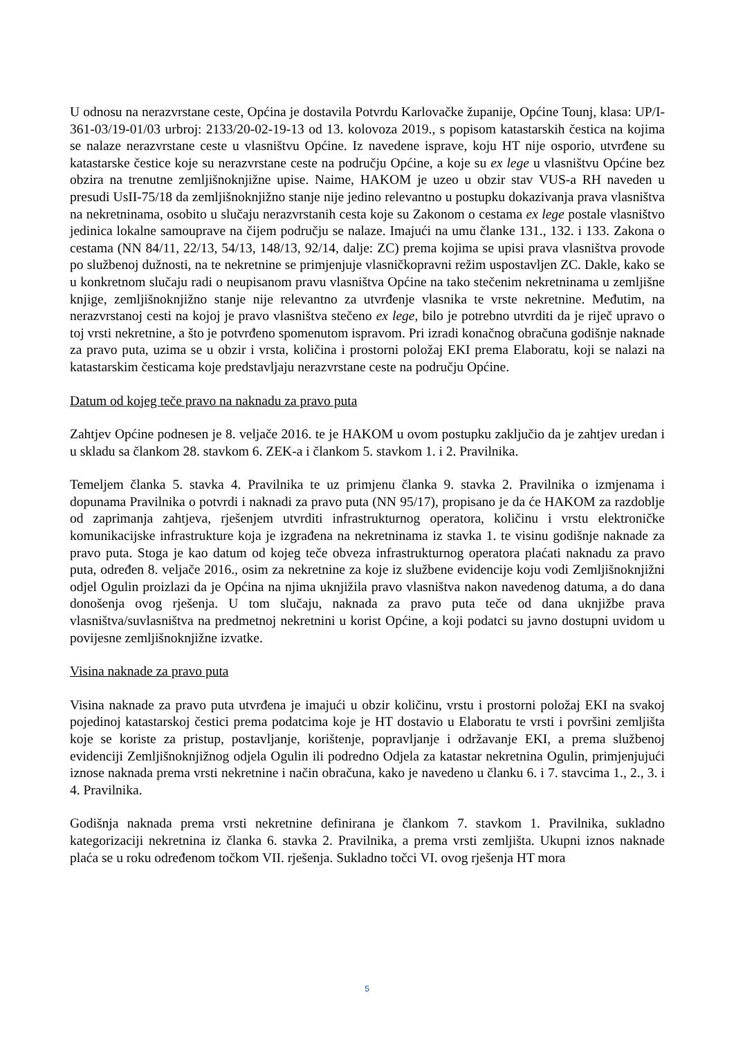U odnosu na nerazvrstane ceste, Općina je dostavila Potvrdu Karlovačke županije, Općine Tounj, klasa: UP/I-361-03/19-01/03 urbroj: 2133/20-02-19-13 od 13. kolovoza 2019., s popisom katastarskih čestica na kojima se nalaze nerazvrstane ceste u vlasništvu Općine. Iz navedene isprave, koju HT nije osporio, utvrđene su katastarske čestice koje su nerazvrstane ceste na području Općine, a koje su ex lege u vlasništvu Općine bez obzira na trenutne zemljišnoknjižne upise. Naime, HAKOM je uzeo u obzir stav VUS-a RH naveden u presudi UsII-75/18 da zemljišnoknjižno stanje nije jedino relevantno u postupku dokazivanja prava vlasništva na nekretninama, osobito u slučaju nerazvrstanih cesta koje su Zakonom o cestama ex lege postale vlasništvo jedinica lokalne samouprave na čijem području se nalaze. Imajući na umu članke 131., 132. i 133. Zakona o cestama (NN 84/11, 22/13, 54/13, 148/13, 92/14, dalje: ZC) prema kojima se upisi prava vlasništva provode po službenoj dužnosti, na te nekretnine se primjenjuje vlasničkopravni režim uspostavljen ZC. Dakle, kako se u konkretnom slučaju radi o neupisanom pravu vlasništva Općine na tako stečenim nekretninama u zemljišne knjige, zemljišnoknjižno stanje nije relevantno za utvrđenje vlasnika te vrste nekretnine. Međutim, na nerazvrstanoj cesti na kojoj je pravo vlasništva stečeno ex lege, bilo je potrebno utvrditi da je riječ upravo o toj vrsti nekretnine, a što je potvrđeno spomenutom ispravom. Pri izradi konačnog obračuna godišnje naknade za pravo puta, uzima se u obzir i vrsta, količina i prostorni položaj EKI prema Elaboratu, koji se nalazi na katastarskim česticama koje predstavljaju nerazvrstane ceste na području Općine.
Datum od kojeg teče pravo na naknadu za pravo puta
Zahtjev Općine podnesen je 8. veljače 2016. te je HAKOM u ovom postupku zaključio da je zahtjev uredan i u skladu sa člankom 28. stavkom 6. ZEK-a i člankom 5. stavkom 1. i 2. Pravilnika.
Temeljem članka 5. stavka 4. Pravilnika te uz primjenu članka 9. stavka 2. Pravilnika o izmjenama i dopunama Pravilnika o potvrdi i naknadi za pravo puta (NN 95/17), propisano je da će HAKOM za razdoblje od zaprimanja zahtjeva, rješenjem utvrditi infrastrukturnog operatora, količinu i vrstu elektroničke komunikacijske infrastrukture koja je izgrađena na nekretninama iz stavka 1. te visinu godišnje naknade za pravo puta. Stoga je kao datum od kojeg teče obveza infrastrukturnog operatora plaćati naknadu za pravo puta, određen 8. veljače 2016., osim za nekretnine za koje iz službene evidencije koju vodi Zemljišnoknjižni odjel Ogulin proizlazi da je Općina na njima uknjižila pravo vlasništva nakon navedenog datuma, a do dana donošenja ovog rješenja. U tom slučaju, naknada za pravo puta teče od dana uknjižbe prava vlasništva/suvlasništva na predmetnoj nekretnini u korist Općine, a koji podatci su javno dostupni uvidom u povijesne zemljišnoknjižne izvatke.
Visina naknade za pravo puta
Visina naknade za pravo puta utvrđena je imajući u obzir količinu, vrstu i prostorni položaj EKI na svakoj pojedinoj katastarskoj čestici prema podatcima koje je HT dostavio u Elaboratu te vrsti i površini zemljišta koje se koriste za pristup, postavljanje, korištenje, popravljanje i održavanje EKI, a prema službenoj evidenciji Zemljišnoknjižnog odjela Ogulin ili podredno Odjela za katastar nekretnina Ogulin, primjenjujući iznose naknada prema vrsti nekretnine i način obračuna, kako je navedeno u članku 6. i 7. stavcima 1., 2., 3. i 4. Pravilnika.
Godišnja naknada prema vrsti nekretnine definirana je člankom 7. stavkom 1. Pravilnika, sukladno kategorizaciji nekretnina iz članka 6. stavka 2. Pravilnika, a prema vrsti zemljišta. Ukupni iznos naknade plaća se u roku određenom točkom VII. rješenja. Sukladno točci VI. ovog rješenja HT mora
5